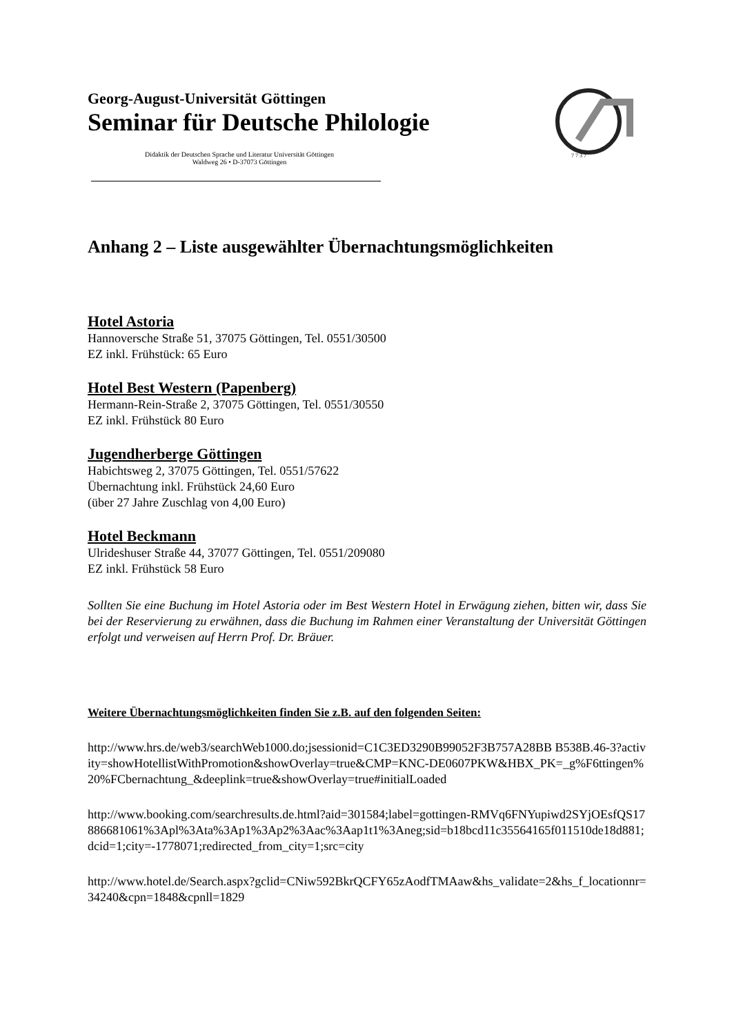Georg-August-Universität Göttingen
Seminar für Deutsche Philologie
Didaktik der Deutschen Sprache und Literatur Universität Göttingen
Waldweg 26 • D-37073 Göttingen
7 7 3 7
Anhang 2 – Liste ausgewählter Übernachtungsmöglichkeiten
Hotel Astoria
Hannoversche Straße 51, 37075 Göttingen, Tel. 0551/30500
EZ inkl. Frühstück: 65 Euro
Hotel Best Western (Papenberg)
Hermann-Rein-Straße 2, 37075 Göttingen, Tel. 0551/30550
EZ inkl. Frühstück 80 Euro
Jugendherberge Göttingen
Habichtsweg 2, 37075 Göttingen, Tel. 0551/57622
Übernachtung inkl. Frühstück 24,60 Euro
(über 27 Jahre Zuschlag von 4,00 Euro)
Hotel Beckmann
Ulrideshuser Straße 44, 37077 Göttingen, Tel. 0551/209080
EZ inkl. Frühstück 58 Euro
Sollten Sie eine Buchung im Hotel Astoria oder im Best Western Hotel in Erwägung ziehen, bitten wir, dass Sie bei der Reservierung zu erwähnen, dass die Buchung im Rahmen einer Veranstaltung der Universität Göttingen erfolgt und verweisen auf Herrn Prof. Dr. Bräuer.
Weitere Übernachtungsmöglichkeiten finden Sie z.B. auf den folgenden Seiten:
http://www.hrs.de/web3/searchWeb1000.do;jsessionid=C1C3ED3290B99052F3B757A28BB B538B.46-3?activity=showHotellistWithPromotion&showOverlay=true&CMP=KNC-DE0607PKW&HBX_PK=_g%F6ttingen%20%FCbernachtung_&deeplink=true&showOverlay=true#initialLoaded
http://www.booking.com/searchresults.de.html?aid=301584;label=gottingen-RMVq6FNYupiwd2SYjOEsfQS17886681061%3Apl%3Ata%3Ap1%3Ap2%3Aac%3Aap1t1%3Aneg;sid=b18bcd11c35564165f011510de18d881;dcid=1;city=-1778071;redirected_from_city=1;src=city
http://www.hotel.de/Search.aspx?gclid=CNiw592BkrQCFY65zAodfTMAaw&hs_validate=2&hs_f_locationnr=34240&cpn=1848&cpnll=1829